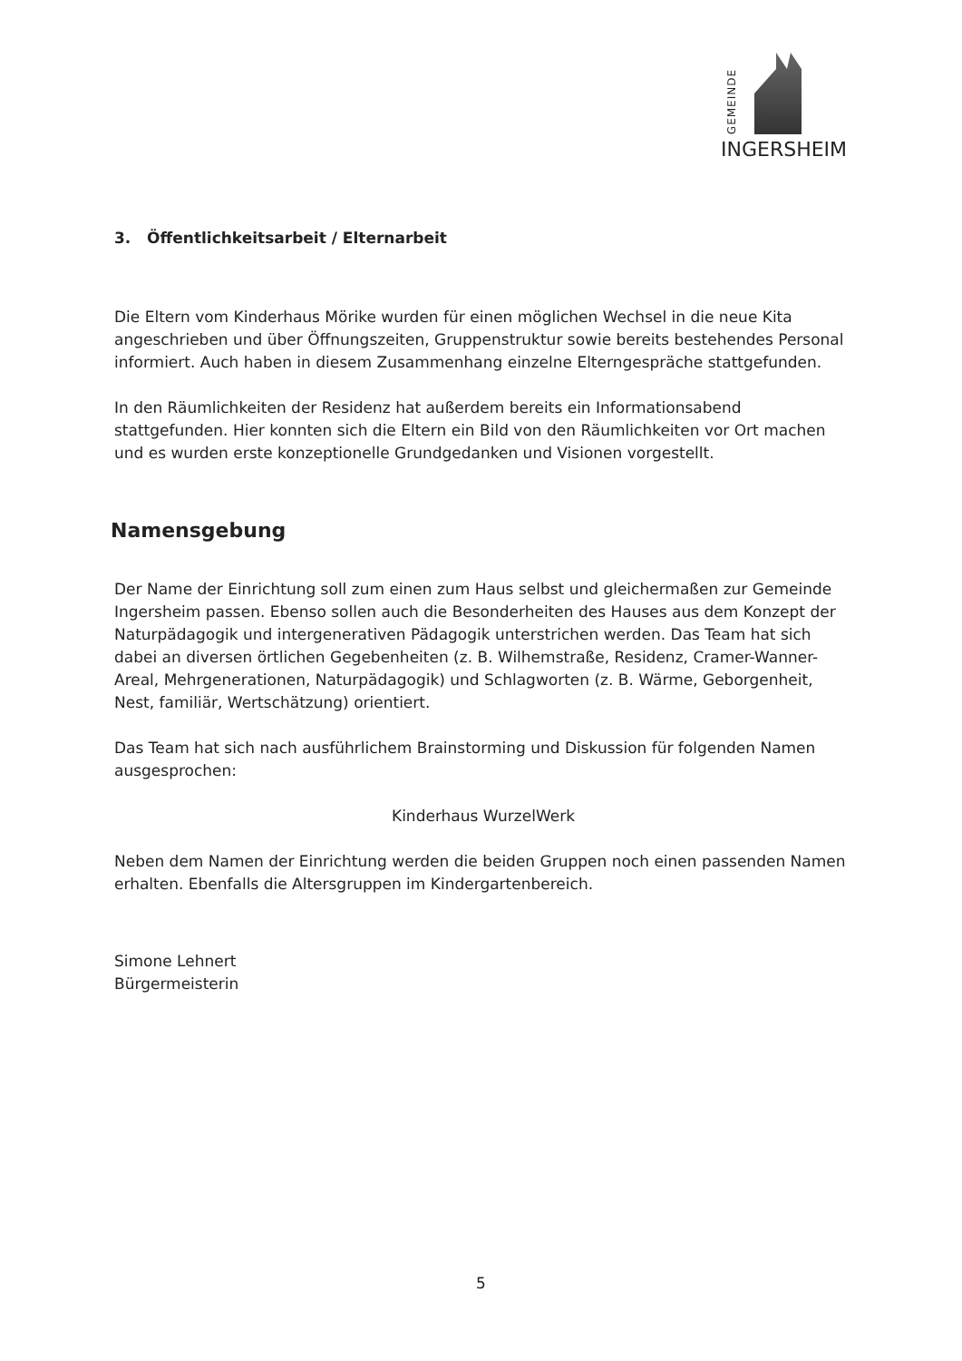GEMEINDE
INGERSHEIM
3. Öffentlichkeitsarbeit / Elternarbeit
Die Eltern vom Kinderhaus Mörike wurden für einen möglichen Wechsel in die neue Kita angeschrieben und über Öffnungszeiten, Gruppenstruktur sowie bereits bestehendes Personal informiert. Auch haben in diesem Zusammenhang einzelne Elterngespräche stattgefunden.
In den Räumlichkeiten der Residenz hat außerdem bereits ein Informationsabend stattgefunden. Hier konnten sich die Eltern ein Bild von den Räumlichkeiten vor Ort machen und es wurden erste konzeptionelle Grundgedanken und Visionen vorgestellt.
Namensgebung
Der Name der Einrichtung soll zum einen zum Haus selbst und gleichermaßen zur Gemeinde Ingersheim passen. Ebenso sollen auch die Besonderheiten des Hauses aus dem Konzept der Naturpädagogik und intergenerativen Pädagogik unterstrichen werden. Das Team hat sich dabei an diversen örtlichen Gegebenheiten (z. B. Wilhemstraße, Residenz, Cramer-Wanner-Areal, Mehrgenerationen, Naturpädagogik) und Schlagworten (z. B. Wärme, Geborgenheit, Nest, familiär, Wertschätzung) orientiert.
Das Team hat sich nach ausführlichem Brainstorming und Diskussion für folgenden Namen ausgesprochen:
Kinderhaus WurzelWerk
Neben dem Namen der Einrichtung werden die beiden Gruppen noch einen passenden Namen erhalten. Ebenfalls die Altersgruppen im Kindergartenbereich.
Simone Lehnert
Bürgermeisterin
5